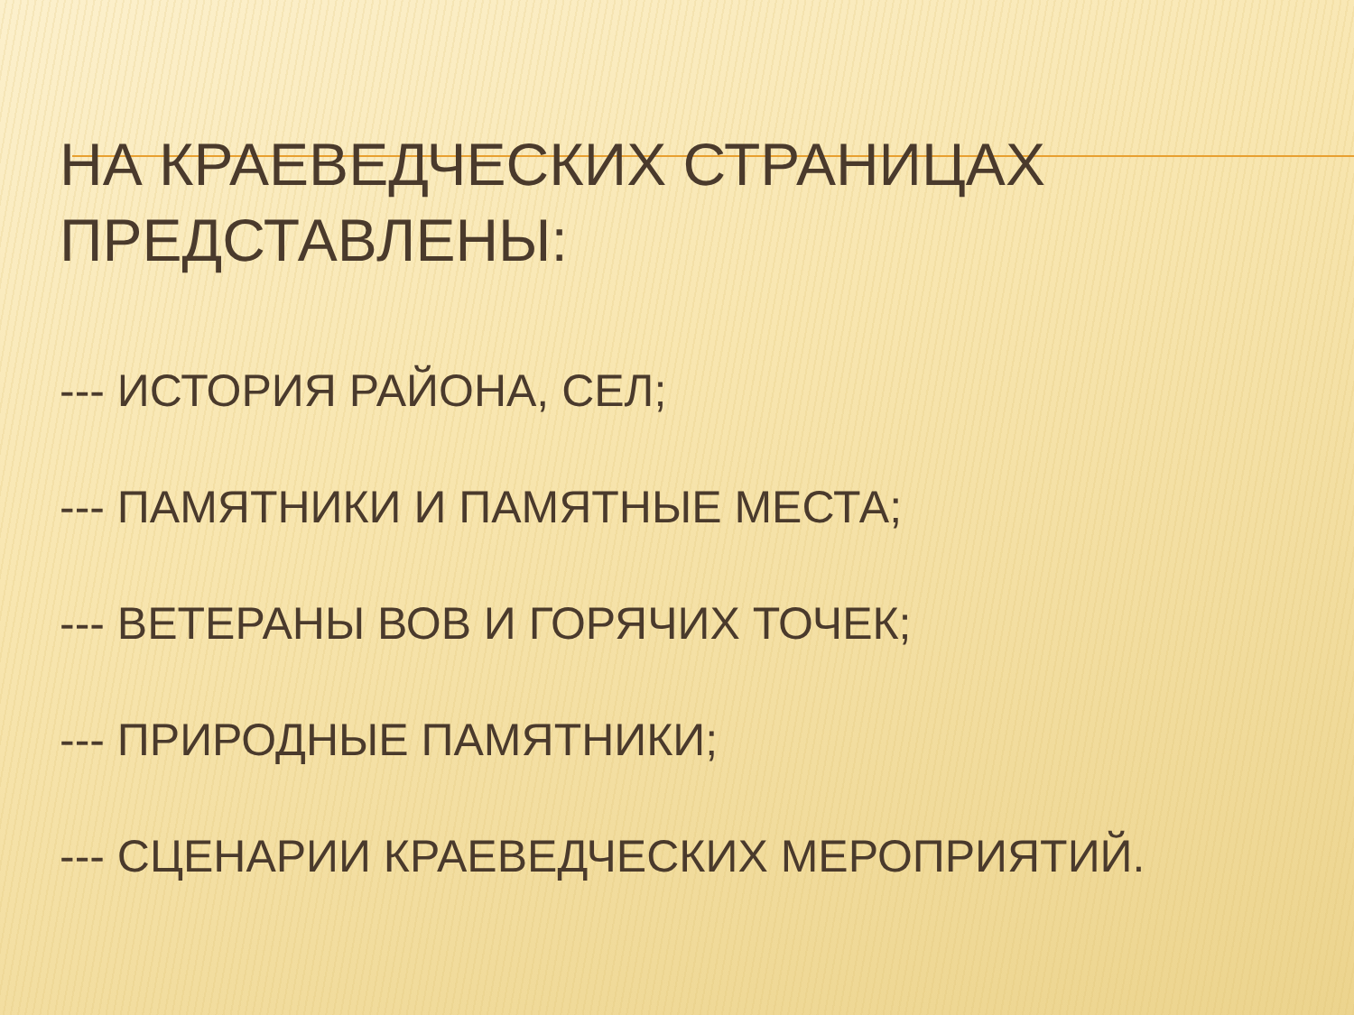НА КРАЕВЕДЧЕСКИХ СТРАНИЦАХ ПРЕДСТАВЛЕНЫ:
--- ИСТОРИЯ РАЙОНА, СЕЛ;
--- ПАМЯТНИКИ И ПАМЯТНЫЕ МЕСТА;
--- ВЕТЕРАНЫ ВОВ И ГОРЯЧИХ ТОЧЕК;
--- ПРИРОДНЫЕ ПАМЯТНИКИ;
--- СЦЕНАРИИ КРАЕВЕДЧЕСКИХ МЕРОПРИЯТИЙ.